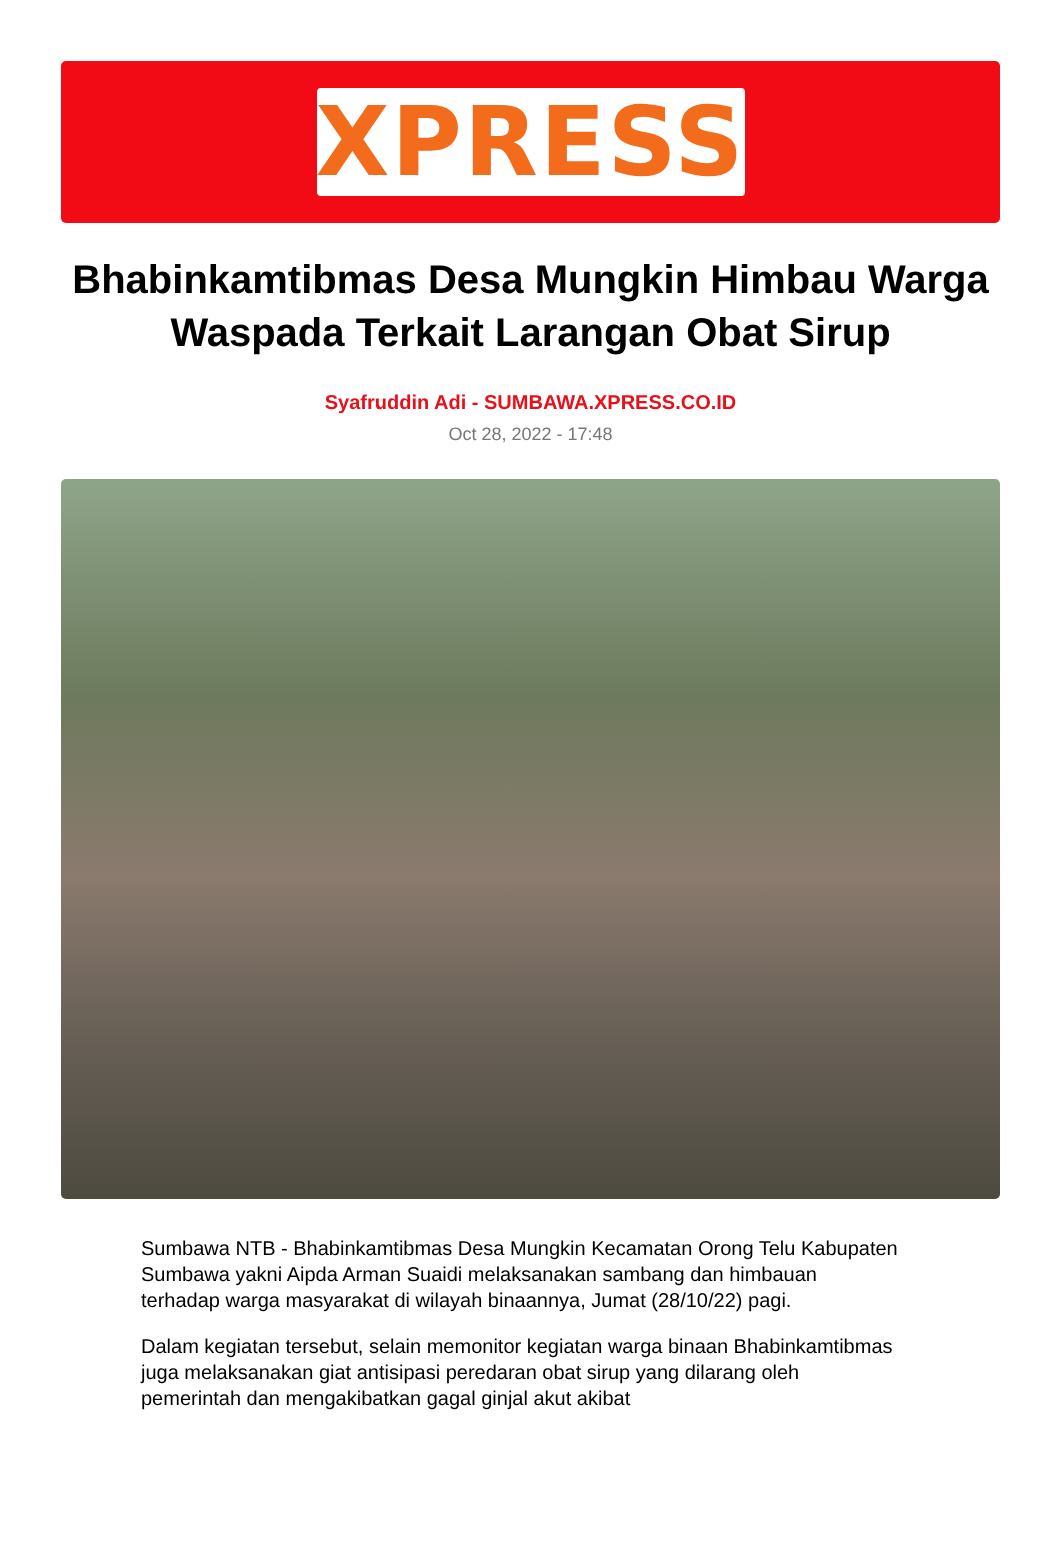XPRESS
Bhabinkamtibmas Desa Mungkin Himbau Warga Waspada Terkait Larangan Obat Sirup
Syafruddin Adi - SUMBAWA.XPRESS.CO.ID
Oct 28, 2022 - 17:48
Sumbawa NTB - Bhabinkamtibmas Desa Mungkin Kecamatan Orong Telu Kabupaten Sumbawa yakni Aipda Arman Suaidi melaksanakan sambang dan himbauan terhadap warga masyarakat di wilayah binaannya, Jumat (28/10/22) pagi.
Dalam kegiatan tersebut, selain memonitor kegiatan warga binaan Bhabinkamtibmas juga melaksanakan giat antisipasi peredaran obat sirup yang dilarang oleh pemerintah dan mengakibatkan gagal ginjal akut akibat